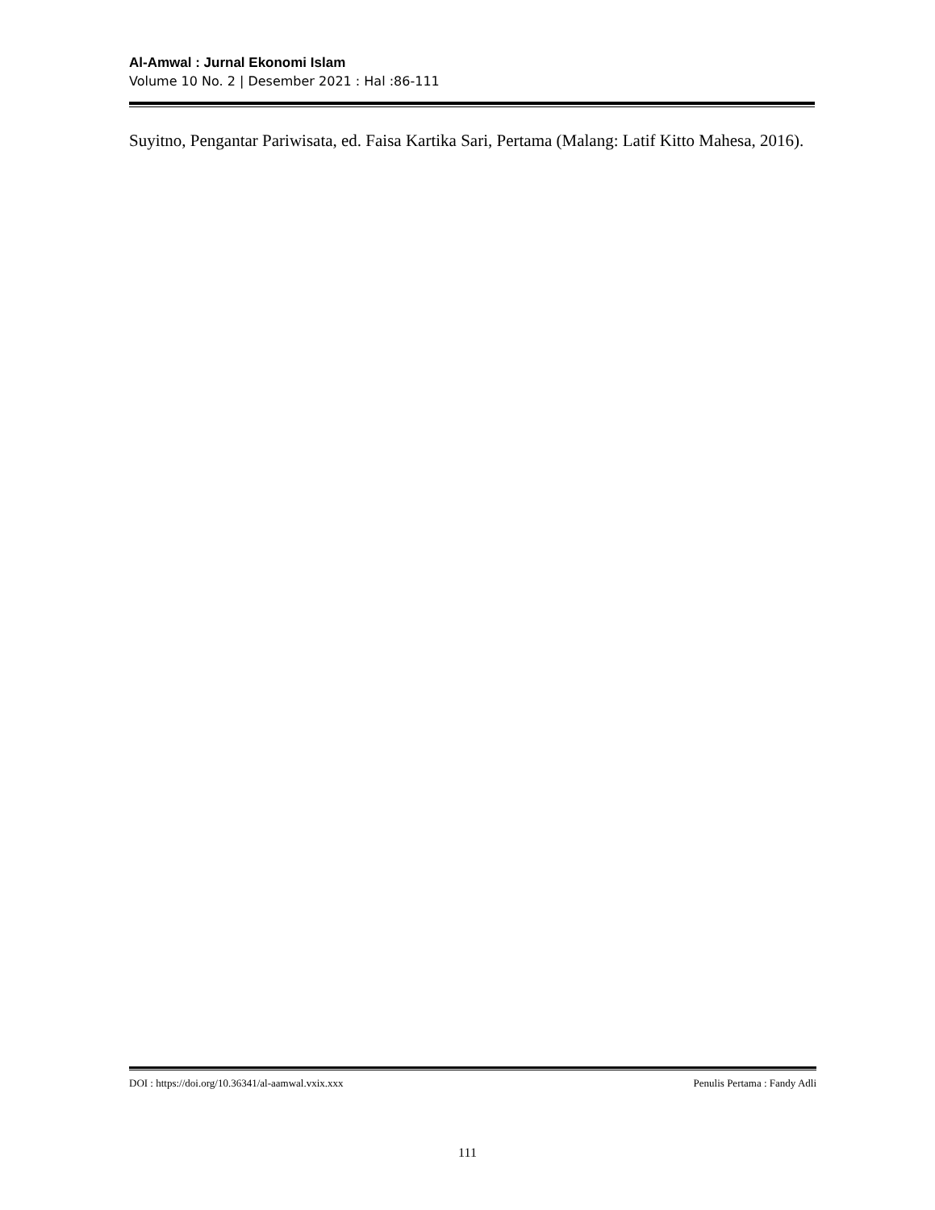Al-Amwal : Jurnal Ekonomi Islam
Volume 10 No. 2 | Desember 2021 : Hal :86-111
Suyitno, Pengantar Pariwisata, ed. Faisa Kartika Sari, Pertama (Malang: Latif Kitto Mahesa, 2016).
DOI : https://doi.org/10.36341/al-aamwal.vxix.xxx Penulis Pertama : Fandy Adli
111